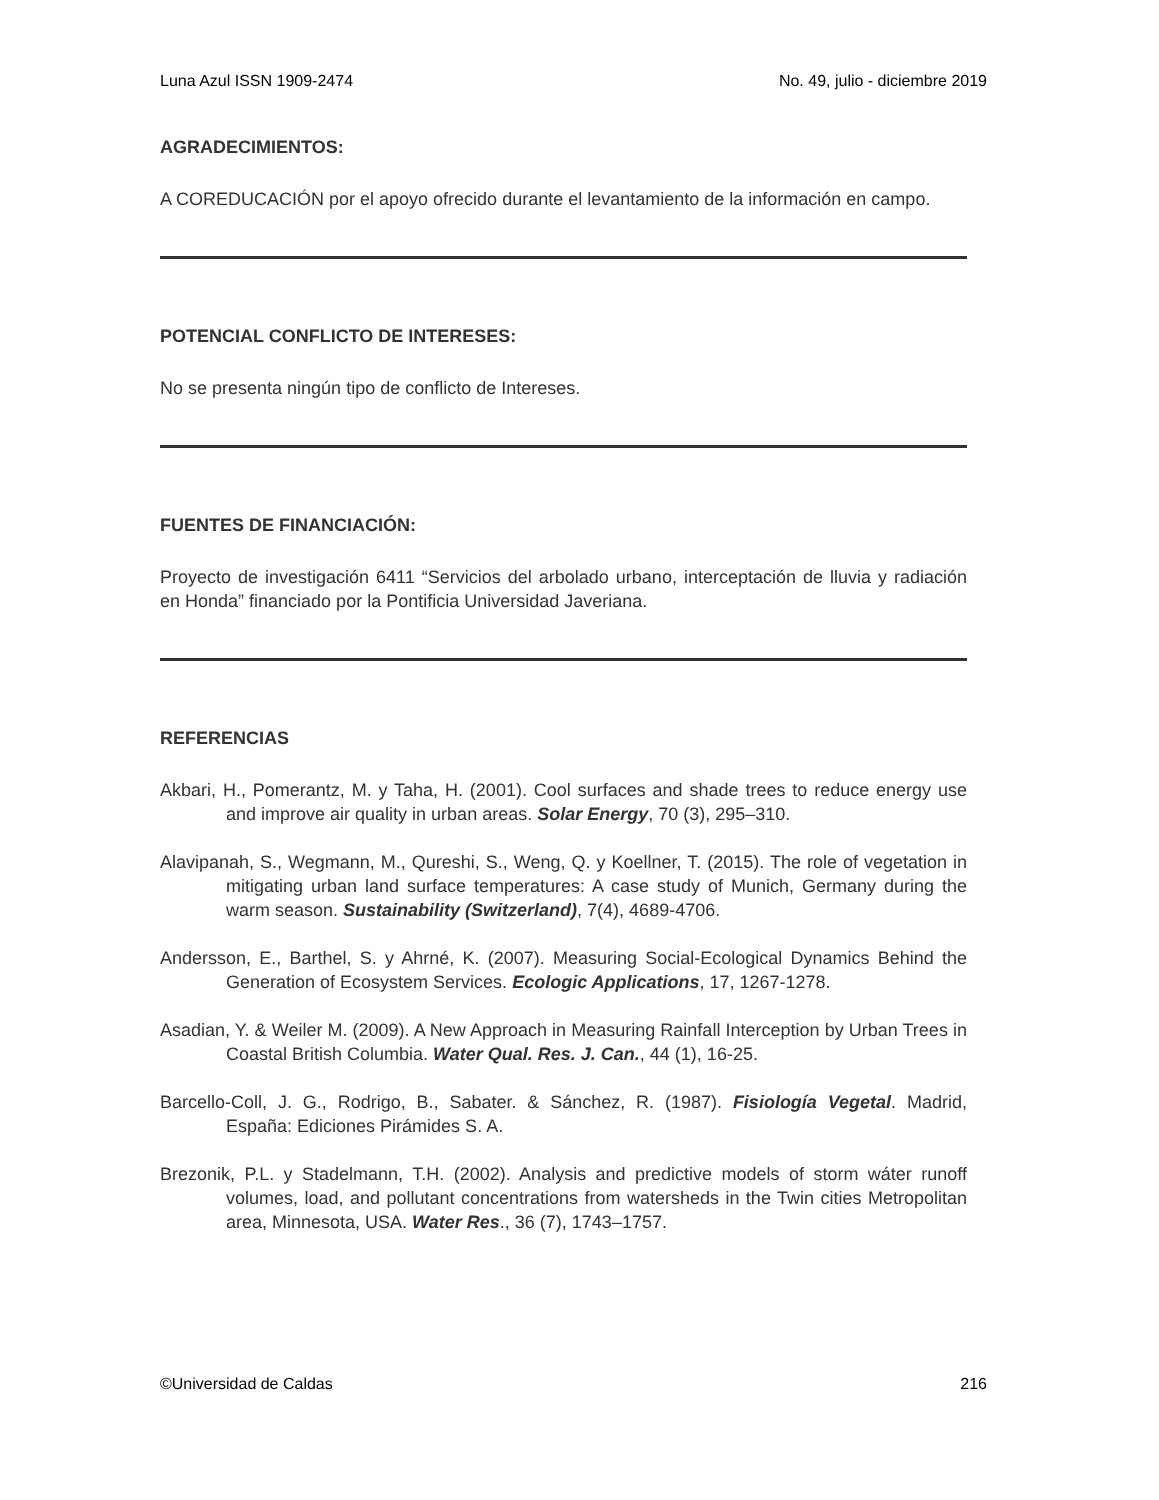Luna Azul ISSN 1909-2474 No. 49, julio - diciembre 2019
AGRADECIMIENTOS:
A COREDUCACIÓN por el apoyo ofrecido durante el levantamiento de la información en campo.
POTENCIAL CONFLICTO DE INTERESES:
No se presenta ningún tipo de conflicto de Intereses.
FUENTES DE FINANCIACIÓN:
Proyecto de investigación 6411 “Servicios del arbolado urbano, interceptación de lluvia y radiación en Honda” financiado por la Pontificia Universidad Javeriana.
REFERENCIAS
Akbari, H., Pomerantz, M. y Taha, H. (2001). Cool surfaces and shade trees to reduce energy use and improve air quality in urban areas. Solar Energy, 70 (3), 295–310.
Alavipanah, S., Wegmann, M., Qureshi, S., Weng, Q. y Koellner, T. (2015). The role of vegetation in mitigating urban land surface temperatures: A case study of Munich, Germany during the warm season. Sustainability (Switzerland), 7(4), 4689-4706.
Andersson, E., Barthel, S. y Ahrné, K. (2007). Measuring Social-Ecological Dynamics Behind the Generation of Ecosystem Services. Ecologic Applications, 17, 1267-1278.
Asadian, Y. & Weiler M. (2009). A New Approach in Measuring Rainfall Interception by Urban Trees in Coastal British Columbia. Water Qual. Res. J. Can., 44 (1), 16-25.
Barcello-Coll, J. G., Rodrigo, B., Sabater. & Sánchez, R. (1987). Fisiología Vegetal. Madrid, España: Ediciones Pirámides S. A.
Brezonik, P.L. y Stadelmann, T.H. (2002). Analysis and predictive models of storm wáter runoff volumes, load, and pollutant concentrations from watersheds in the Twin cities Metropolitan area, Minnesota, USA. Water Res., 36 (7), 1743–1757.
©Universidad de Caldas 216